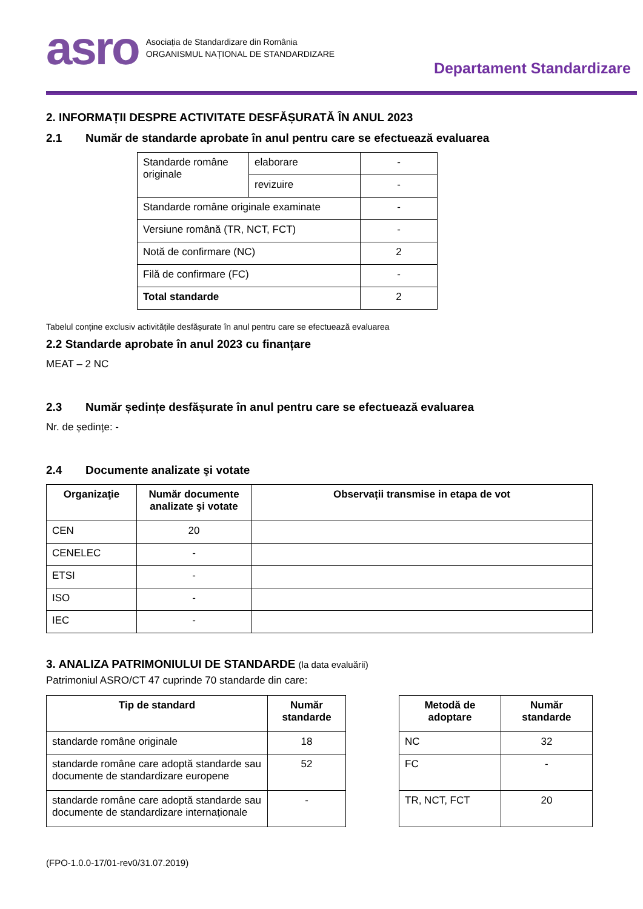asro
Asociația de Standardizare din România
ORGANISMUL NAȚIONAL DE STANDARDIZARE
Departament Standardizare
2. INFORMAȚII DESPRE ACTIVITATE DESFĂȘURATĂ ÎN ANUL 2023
2.1 Număr de standarde aprobate în anul pentru care se efectuează evaluarea
| Standarde române originale | elaborare | - |
| | revizuire | - |
| Standarde române originale examinate | | - |
| Versiune română (TR, NCT, FCT) | | - |
| Notă de confirmare (NC) | | 2 |
| Filă de confirmare (FC) | | - |
| Total standarde | | 2 |
Tabelul conține exclusiv activitățile desfășurate în anul pentru care se efectuează evaluarea
2.2 Standarde aprobate în anul 2023 cu finanțare
MEAT – 2 NC
2.3 Număr ședințe desfășurate în anul pentru care se efectuează evaluarea
Nr. de ședințe: -
2.4 Documente analizate şi votate
| Organizaţie | Număr documente analizate şi votate | Observații transmise in etapa de vot |
| --- | --- | --- |
| CEN | 20 | |
| CENELEC | - | |
| ETSI | - | |
| ISO | - | |
| IEC | - | |
3. ANALIZA PATRIMONIULUI DE STANDARDE (la data evaluării)
Patrimoniul ASRO/CT 47 cuprinde 70 standarde din care:
| Tip de standard | Număr standarde |
| --- | --- |
| standarde române originale | 18 |
| standarde române care adoptă standarde sau documente de standardizare europene | 52 |
| standarde române care adoptă standarde sau documente de standardizare internaționale | - |
| Metodă de adoptare | Număr standarde |
| --- | --- |
| NC | 32 |
| FC | - |
| TR, NCT, FCT | 20 |
(FPO-1.0.0-17/01-rev0/31.07.2019)